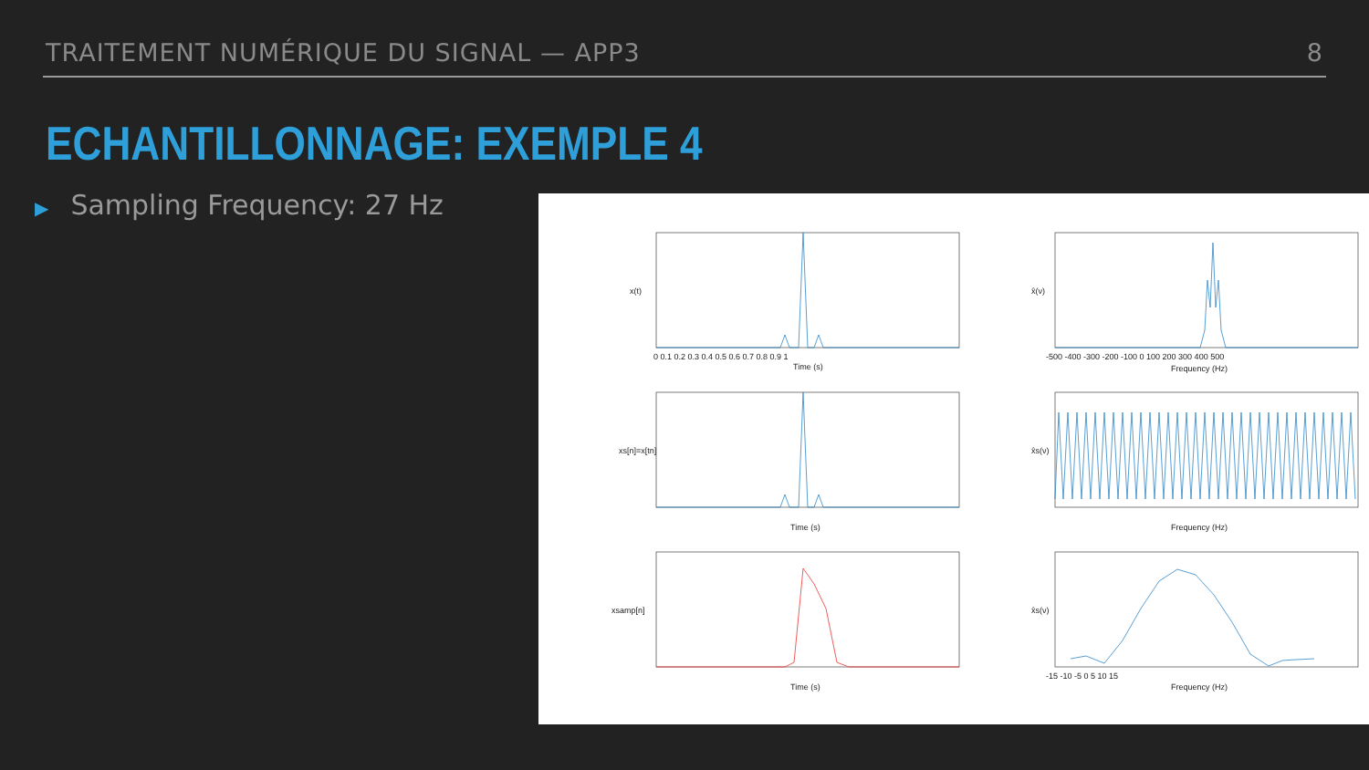TRAITEMENT NUMÉRIQUE DU SIGNAL — APP3
8
ECHANTILLONNAGE: EXEMPLE 4
▶ Sampling Frequency: 27 Hz
Time (s)
Frequency (Hz)
Time (s)
Frequency (Hz)
Time (s)
Frequency (Hz)
0 0.1 0.2 0.3 0.4 0.5 0.6 0.7 0.8 0.9 1
-500 -400 -300 -200 -100 0 100 200 300 400 500
-15 -10 -5 0 5 10 15
x(t)
x̂(ν)
xs[n]=x[tn]
x̂s(ν)
xsamp[n]
x̂s(ν)